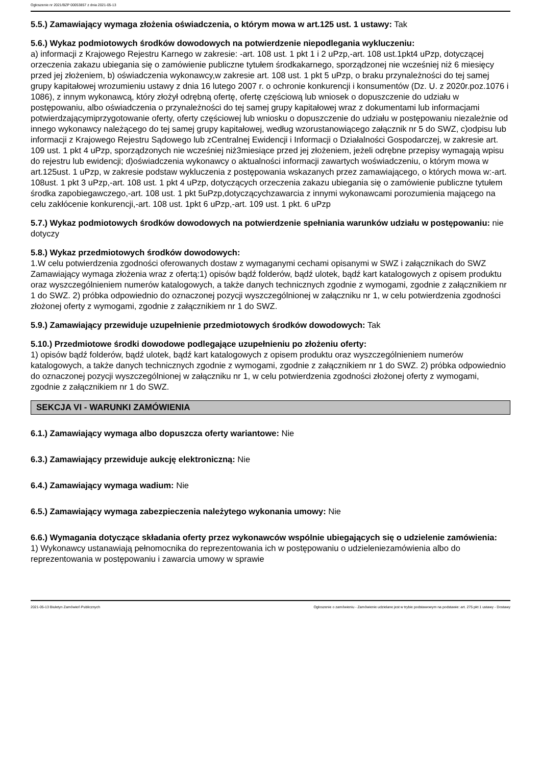Ogłoszenie nr 2021/BZP 00053857 z dnia 2021-05-13
5.5.) Zamawiający wymaga złożenia oświadczenia, o którym mowa w art.125 ust. 1 ustawy: Tak
5.6.) Wykaz podmiotowych środków dowodowych na potwierdzenie niepodlegania wykluczeniu:
a) informacji z Krajowego Rejestru Karnego w zakresie: -art. 108 ust. 1 pkt 1 i 2 uPzp,-art. 108 ust.1pkt4 uPzp, dotyczącej orzeczenia zakazu ubiegania się o zamówienie publiczne tytułem środkakarnego, sporządzonej nie wcześniej niż 6 miesięcy przed jej złożeniem, b) oświadczenia wykonawcy,w zakresie art. 108 ust. 1 pkt 5 uPzp, o braku przynależności do tej samej grupy kapitałowej wrozumieniu ustawy z dnia 16 lutego 2007 r. o ochronie konkurencji i konsumentów (Dz. U. z 2020r.poz.1076 i 1086), z innym wykonawcą, który złożył odrębną ofertę, ofertę częściową lub wniosek o dopuszczenie do udziału w postępowaniu, albo oświadczenia o przynależności do tej samej grupy kapitałowej wraz z dokumentami lub informacjami potwierdzającymiprzygotowanie oferty, oferty częściowej lub wniosku o dopuszczenie do udziału w postępowaniu niezależnie od innego wykonawcy należącego do tej samej grupy kapitałowej, według wzorustanowiącego załącznik nr 5 do SWZ, c)odpisu lub informacji z Krajowego Rejestru Sądowego lub zCentralnej Ewidencji i Informacji o Działalności Gospodarczej, w zakresie art. 109 ust. 1 pkt 4 uPzp, sporządzonych nie wcześniej niż3miesiące przed jej złożeniem, jeżeli odrębne przepisy wymagają wpisu do rejestru lub ewidencji; d)oświadczenia wykonawcy o aktualności informacji zawartych woświadczeniu, o którym mowa w art.125ust. 1 uPzp, w zakresie podstaw wykluczenia z postępowania wskazanych przez zamawiającego, o których mowa w:-art. 108ust. 1 pkt 3 uPzp,-art. 108 ust. 1 pkt 4 uPzp, dotyczących orzeczenia zakazu ubiegania się o zamówienie publiczne tytułem środka zapobiegawczego,-art. 108 ust. 1 pkt 5uPzp,dotyczącychzawarcia z innymi wykonawcami porozumienia mającego na celu zakłócenie konkurencji,-art. 108 ust. 1pkt 6 uPzp,-art. 109 ust. 1 pkt. 6 uPzp
5.7.) Wykaz podmiotowych środków dowodowych na potwierdzenie spełniania warunków udziału w postępowaniu: nie dotyczy
5.8.) Wykaz przedmiotowych środków dowodowych:
1.W celu potwierdzenia zgodności oferowanych dostaw z wymaganymi cechami opisanymi w SWZ i załącznikach do SWZ Zamawiający wymaga złożenia wraz z ofertą:1) opisów bądź folderów, bądź ulotek, bądź kart katalogowych z opisem produktu oraz wyszczególnieniem numerów katalogowych, a także danych technicznych zgodnie z wymogami, zgodnie z załącznikiem nr 1 do SWZ. 2) próbka odpowiednio do oznaczonej pozycji wyszczególnionej w załączniku nr 1, w celu potwierdzenia zgodności złożonej oferty z wymogami, zgodnie z załącznikiem nr 1 do SWZ.
5.9.) Zamawiający przewiduje uzupełnienie przedmiotowych środków dowodowych: Tak
5.10.) Przedmiotowe środki dowodowe podlegające uzupełnieniu po złożeniu oferty:
1) opisów bądź folderów, bądź ulotek, bądź kart katalogowych z opisem produktu oraz wyszczególnieniem numerów katalogowych, a także danych technicznych zgodnie z wymogami, zgodnie z załącznikiem nr 1 do SWZ. 2) próbka odpowiednio do oznaczonej pozycji wyszczególnionej w załączniku nr 1, w celu potwierdzenia zgodności złożonej oferty z wymogami, zgodnie z załącznikiem nr 1 do SWZ.
SEKCJA VI - WARUNKI ZAMÓWIENIA
6.1.) Zamawiający wymaga albo dopuszcza oferty wariantowe: Nie
6.3.) Zamawiający przewiduje aukcję elektroniczną: Nie
6.4.) Zamawiający wymaga wadium: Nie
6.5.) Zamawiający wymaga zabezpieczenia należytego wykonania umowy: Nie
6.6.) Wymagania dotyczące składania oferty przez wykonawców wspólnie ubiegających się o udzielenie zamówienia:
1) Wykonawcy ustanawiają pełnomocnika do reprezentowania ich w postępowaniu o udzieleniezamówienia albo do reprezentowania w postępowaniu i zawarcia umowy w sprawie
2021-05-13 Biuletyn Zamówień Publicznych Ogłoszenie o zamówieniu - Zamówienie udzielane jest w trybie podstawowym na podstawie: art. 275 pkt 1 ustawy - Dostawy